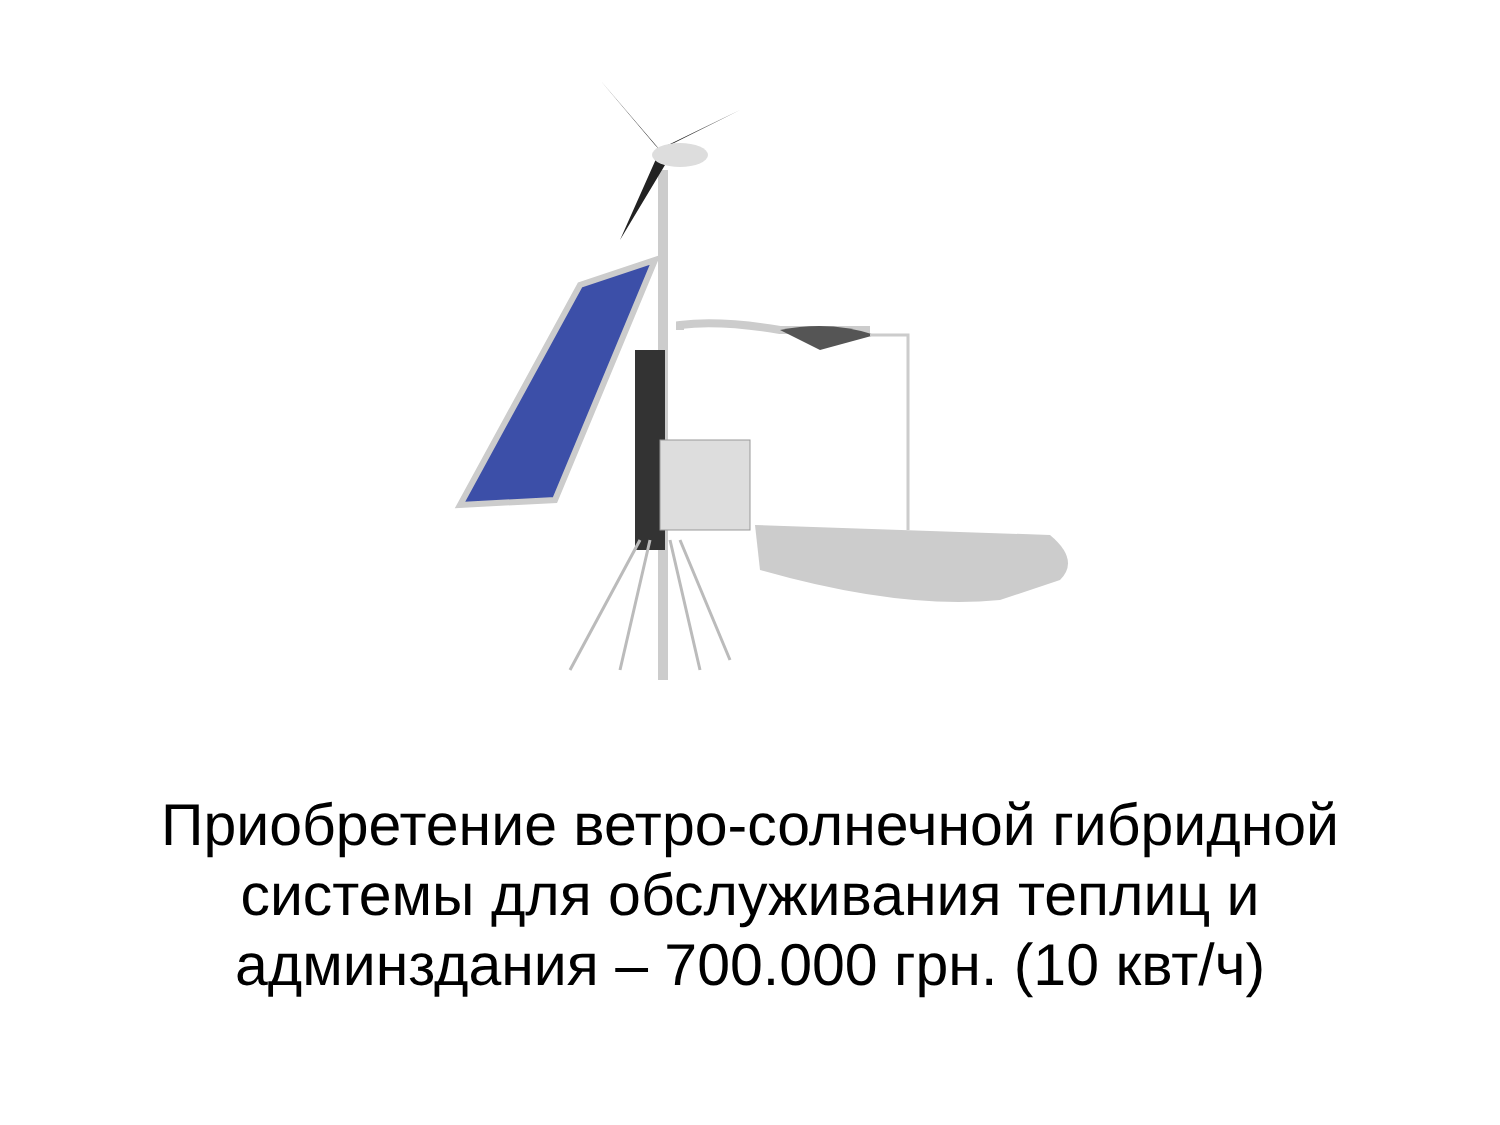Приобретение ветро-солнечной гибридной
системы для обслуживания теплиц и
админздания – 700.000 грн. (10 квт/ч)